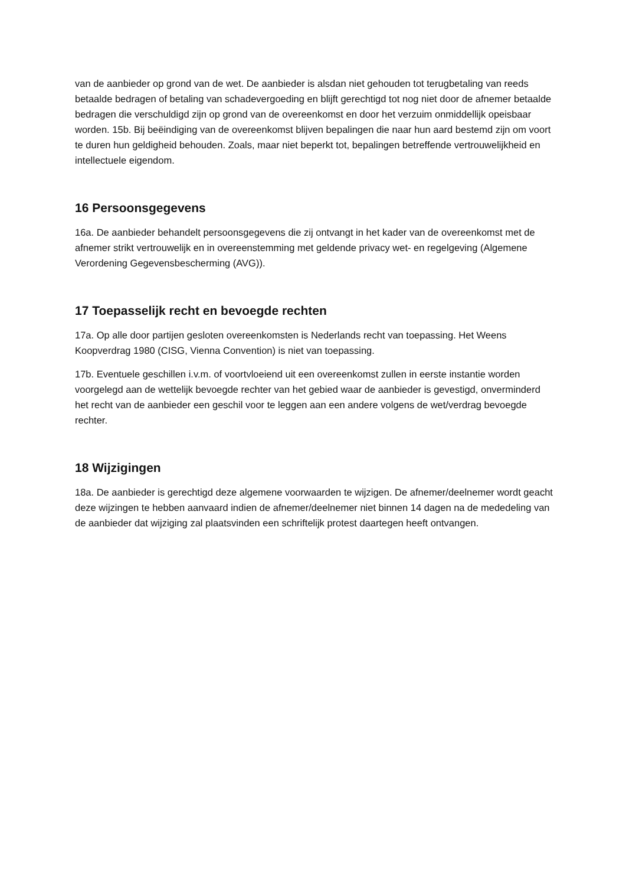van de aanbieder op grond van de wet. De aanbieder is alsdan niet gehouden tot terugbetaling van reeds betaalde bedragen of betaling van schadevergoeding en blijft gerechtigd tot nog niet door de afnemer betaalde bedragen die verschuldigd zijn op grond van de overeenkomst en door het verzuim onmiddellijk opeisbaar worden. 15b. Bij beëindiging van de overeenkomst blijven bepalingen die naar hun aard bestemd zijn om voort te duren hun geldigheid behouden. Zoals, maar niet beperkt tot, bepalingen betreffende vertrouwelijkheid en intellectuele eigendom.
16 Persoonsgegevens
16a. De aanbieder behandelt persoonsgegevens die zij ontvangt in het kader van de overeenkomst met de afnemer strikt vertrouwelijk en in overeenstemming met geldende privacy wet- en regelgeving (Algemene Verordening Gegevensbescherming (AVG)).
17 Toepasselijk recht en bevoegde rechten
17a. Op alle door partijen gesloten overeenkomsten is Nederlands recht van toepassing. Het Weens Koopverdrag 1980 (CISG, Vienna Convention) is niet van toepassing.
17b. Eventuele geschillen i.v.m. of voortvloeiend uit een overeenkomst zullen in eerste instantie worden voorgelegd aan de wettelijk bevoegde rechter van het gebied waar de aanbieder is gevestigd, onverminderd het recht van de aanbieder een geschil voor te leggen aan een andere volgens de wet/verdrag bevoegde rechter.
18 Wijzigingen
18a. De aanbieder is gerechtigd deze algemene voorwaarden te wijzigen. De afnemer/deelnemer wordt geacht deze wijzingen te hebben aanvaard indien de afnemer/deelnemer niet binnen 14 dagen na de mededeling van de aanbieder dat wijziging zal plaatsvinden een schriftelijk protest daartegen heeft ontvangen.